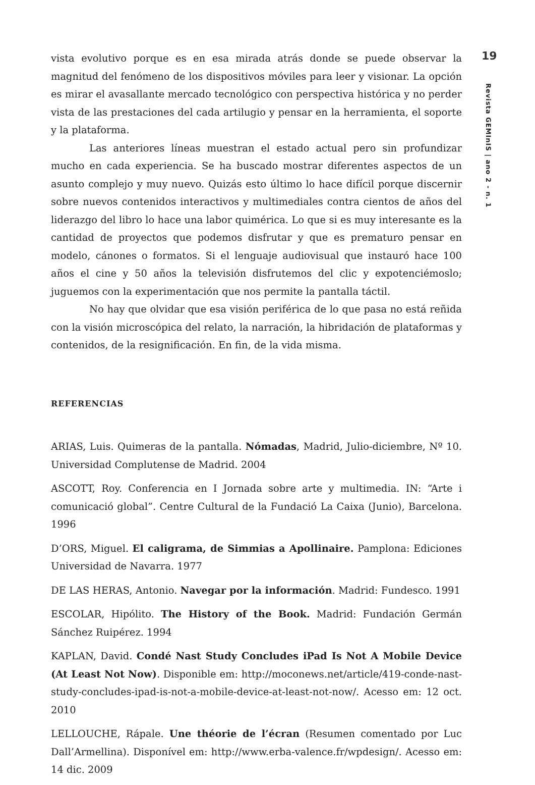vista evolutivo porque es en esa mirada atrás donde se puede observar la magnitud del fenómeno de los dispositivos móviles para leer y visionar. La opción es mirar el avasallante mercado tecnológico con perspectiva histórica y no perder vista de las prestaciones del cada artilugio y pensar en la herramienta, el soporte y la plataforma.
Las anteriores líneas muestran el estado actual pero sin profundizar mucho en cada experiencia. Se ha buscado mostrar diferentes aspectos de un asunto complejo y muy nuevo. Quizás esto último lo hace difícil porque discernir sobre nuevos contenidos interactivos y multimediales contra cientos de años del liderazgo del libro lo hace una labor quimérica. Lo que si es muy interesante es la cantidad de proyectos que podemos disfrutar y que es prematuro pensar en modelo, cánones o formatos. Si el lenguaje audiovisual que instauró hace 100 años el cine y 50 años la televisión disfrutemos del clic y expotenciémoslo; juguemos con la experimentación que nos permite la pantalla táctil.
No hay que olvidar que esa visión periférica de lo que pasa no está reñida con la visión microscópica del relato, la narración, la hibridación de plataformas y contenidos, de la resignificación. En fin, de la vida misma.
REFERENCIAS
ARIAS, Luis. Quimeras de la pantalla. Nómadas, Madrid, Julio-diciembre, Nº 10. Universidad Complutense de Madrid. 2004
ASCOTT, Roy. Conferencia en I Jornada sobre arte y multimedia. IN: “Arte i comunicació global”. Centre Cultural de la Fundació La Caixa (Junio), Barcelona. 1996
D’ORS, Miguel. El caligrama, de Simmias a Apollinaire. Pamplona: Ediciones Universidad de Navarra. 1977
DE LAS HERAS, Antonio. Navegar por la información. Madrid: Fundesco. 1991
ESCOLAR, Hipólito. The History of the Book. Madrid: Fundación Germán Sánchez Ruipérez. 1994
KAPLAN, David. Condé Nast Study Concludes iPad Is Not A Mobile Device (At Least Not Now). Disponible em: http://moconews.net/article/419-conde-nast-study-concludes-ipad-is-not-a-mobile-device-at-least-not-now/. Acesso em: 12 oct. 2010
LELLOUCHE, Rápale. Une théorie de l’écran (Resumen comentado por Luc Dall’Armellina). Disponível em: http://www.erba-valence.fr/wpdesign/. Acesso em: 14 dic. 2009
19
Revista GEMInIS | ano 2 - n. 1